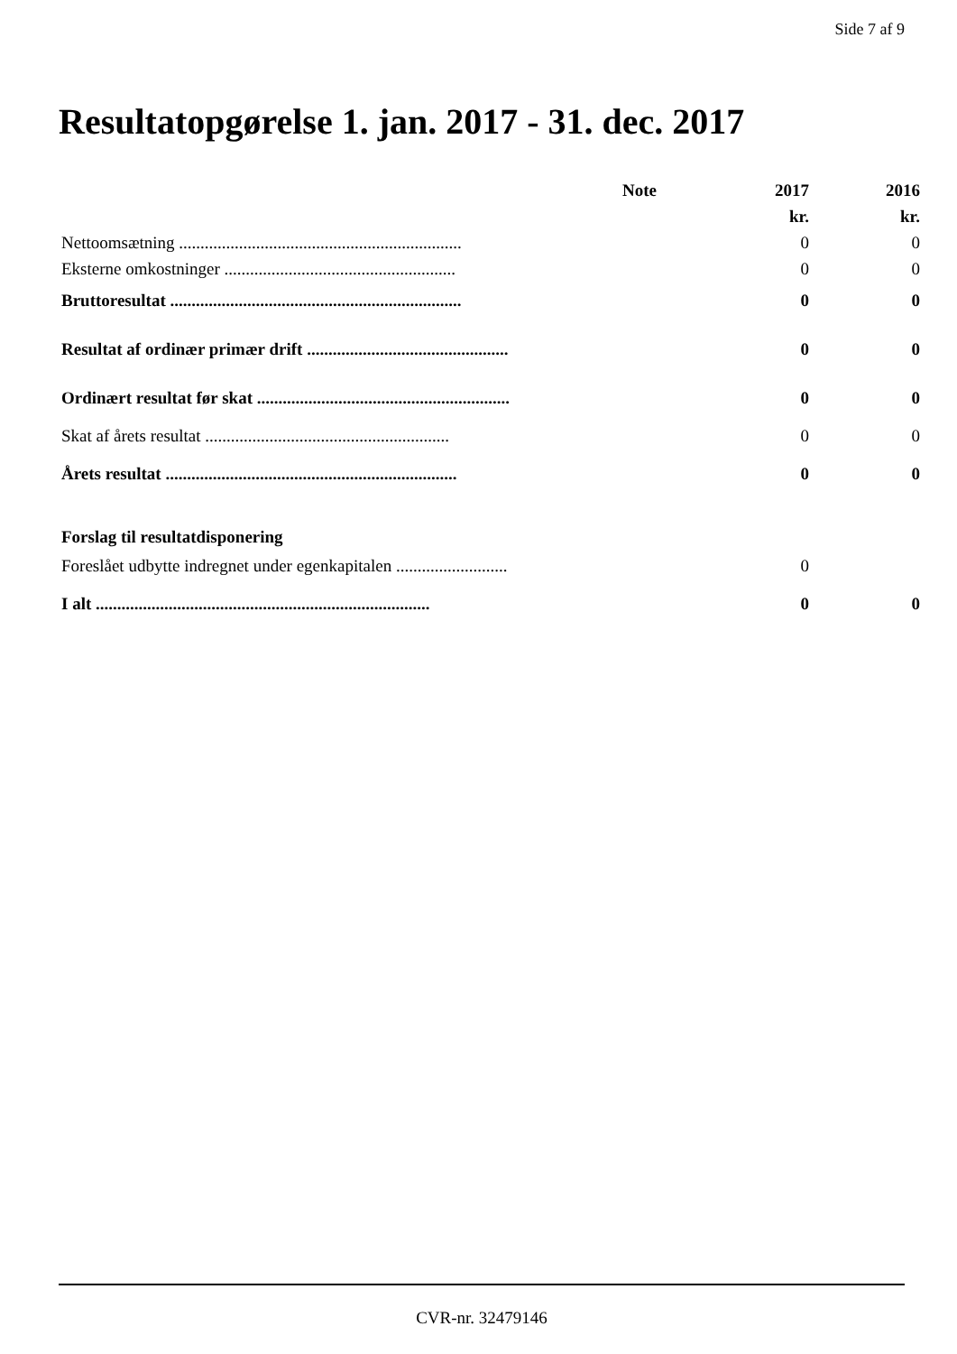Side 7 af 9
Resultatopgørelse 1. jan. 2017 - 31. dec. 2017
| | Note | 2017 | 2016 |
| --- | --- | --- | --- |
| | | kr. | kr. |
| Nettoomsætning .................................................................. | | 0 | 0 |
| Eksterne omkostninger ...................................................... | | 0 | 0 |
| Bruttoresultat .................................................................... | | 0 | 0 |
| Resultat af ordinær primær drift ............................................... | | 0 | 0 |
| Ordinært resultat før skat ........................................................... | | 0 | 0 |
| Skat af årets resultat ......................................................... | | 0 | 0 |
| Årets resultat .................................................................... | | 0 | 0 |
| Forslag til resultatdisponering | | | |
| Foreslået udbytte indregnet under egenkapitalen .......................... | | 0 | |
| I alt .............................................................................. | | 0 | 0 |
CVR-nr. 32479146